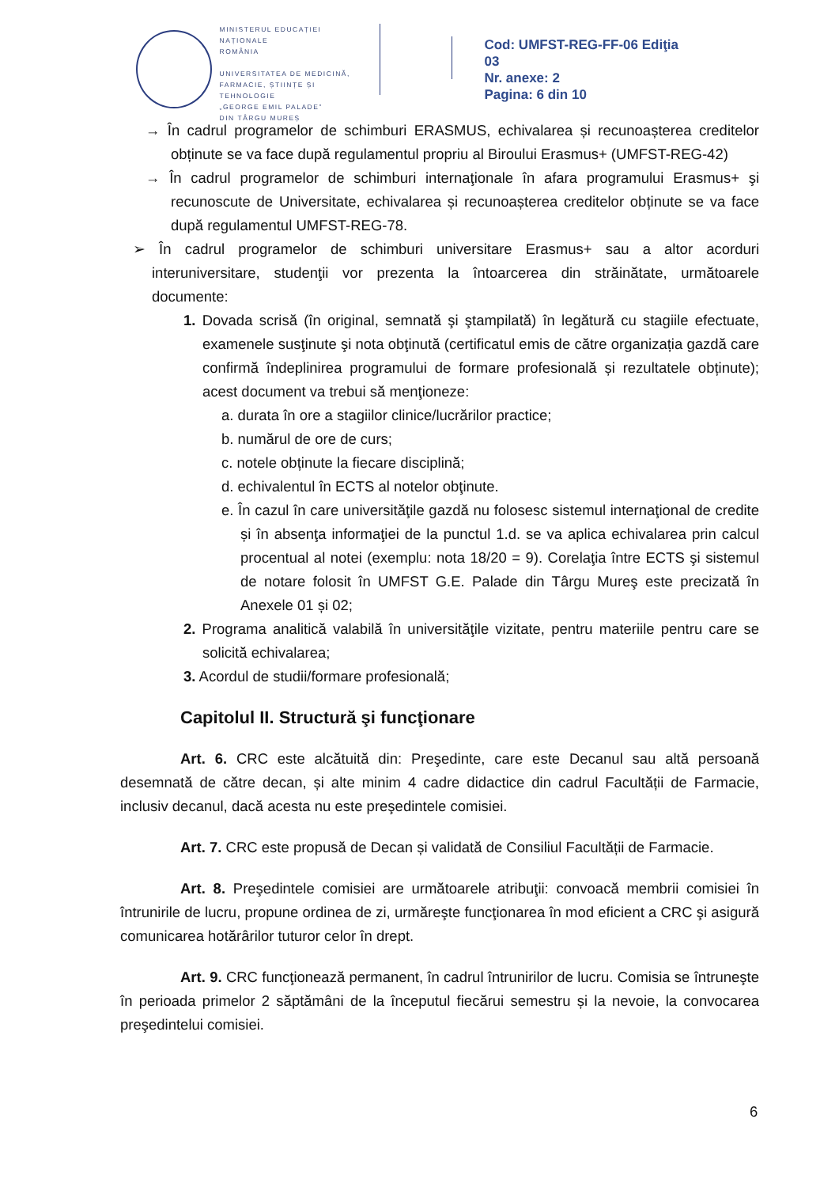MINISTERUL EDUCAȚIEI NAȚIONALE
ROMÂNIA
UNIVERSITATEA DE MEDICINĂ,
FARMACIE, ȘTIINȚE ȘI TEHNOLOGIE
„GEORGE EMIL PALADE”
DIN TÂRGU MUREȘ
Cod: UMFST-REG-FF-06 Ediţia 03
Nr. anexe: 2
Pagina: 6 din 10
→ În cadrul programelor de schimburi ERASMUS, echivalarea și recunoașterea creditelor obținute se va face după regulamentul propriu al Biroului Erasmus+ (UMFST-REG-42)
→ În cadrul programelor de schimburi internaţionale în afara programului Erasmus+ şi recunoscute de Universitate, echivalarea și recunoașterea creditelor obținute se va face după regulamentul UMFST-REG-78.
➢ În cadrul programelor de schimburi universitare Erasmus+ sau a altor acorduri interuniversitare, studenţii vor prezenta la întoarcerea din străinătate, următoarele documente:
1. Dovada scrisă (în original, semnată şi ştampilată) în legătură cu stagiile efectuate, examenele susţinute şi nota obţinută (certificatul emis de către organizația gazdă care confirmă îndeplinirea programului de formare profesională și rezultatele obținute); acest document va trebui să menţioneze:
a. durata în ore a stagiilor clinice/lucrărilor practice;
b. numărul de ore de curs;
c. notele obținute la fiecare disciplină;
d. echivalentul în ECTS al notelor obţinute.
e. În cazul în care universităţile gazdă nu folosesc sistemul internaţional de credite și în absenţa informaţiei de la punctul 1.d. se va aplica echivalarea prin calcul procentual al notei (exemplu: nota 18/20 = 9). Corelaţia între ECTS şi sistemul de notare folosit în UMFST G.E. Palade din Târgu Mureş este precizată în Anexele 01 și 02;
2. Programa analitică valabilă în universităţile vizitate, pentru materiile pentru care se solicită echivalarea;
3. Acordul de studii/formare profesională;
Capitolul II. Structură şi funcţionare
Art. 6. CRC este alcătuită din: Preşedinte, care este Decanul sau altă persoană desemnată de către decan, și alte minim 4 cadre didactice din cadrul Facultății de Farmacie, inclusiv decanul, dacă acesta nu este preşedintele comisiei.
Art. 7. CRC este propusă de Decan și validată de Consiliul Facultății de Farmacie.
Art. 8. Preşedintele comisiei are următoarele atribuţii: convoacă membrii comisiei în întrunirile de lucru, propune ordinea de zi, urmăreşte funcţionarea în mod eficient a CRC şi asigură comunicarea hotărârilor tuturor celor în drept.
Art. 9. CRC funcţionează permanent, în cadrul întrunirilor de lucru. Comisia se întruneşte în perioada primelor 2 săptămâni de la începutul fiecărui semestru și la nevoie, la convocarea preşedintelui comisiei.
6